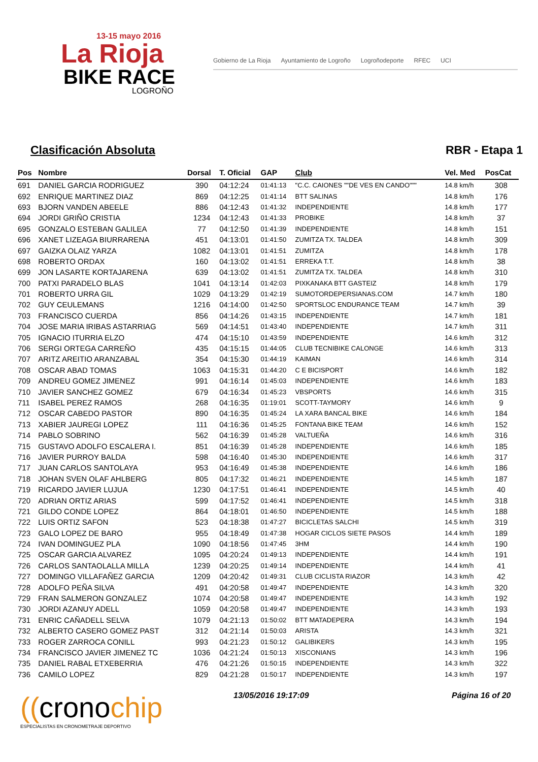13-15 mayo 2016
La Rioja
BIKE RACE
LOGROÑO
Gobierno de La Rioja Ayuntamiento de Logroño Logroñodeporte RFEC UCI
Clasificación Absoluta RBR - Etapa 1
| Pos | Nombre | Dorsal | T. Oficial | GAP | Club | Vel. Med | PosCat |
| --- | --- | --- | --- | --- | --- | --- | --- |
| 691 | DANIEL GARCIA RODRIGUEZ | 390 | 04:12:24 | 01:41:13 | "C.C. CAIONES ""DE VES EN CANDO""" | 14.8 km/h | 308 |
| 692 | ENRIQUE MARTINEZ DIAZ | 869 | 04:12:25 | 01:41:14 | BTT SALINAS | 14.8 km/h | 176 |
| 693 | BJORN VANDEN ABEELE | 886 | 04:12:43 | 01:41:32 | INDEPENDIENTE | 14.8 km/h | 177 |
| 694 | JORDI GRIÑO CRISTIA | 1234 | 04:12:43 | 01:41:33 | PROBIKE | 14.8 km/h | 37 |
| 695 | GONZALO ESTEBAN GALILEA | 77 | 04:12:50 | 01:41:39 | INDEPENDIENTE | 14.8 km/h | 151 |
| 696 | XANET LIZEAGA BIURRARENA | 451 | 04:13:01 | 01:41:50 | ZUMITZA TX. TALDEA | 14.8 km/h | 309 |
| 697 | GAIZKA OLAIZ YARZA | 1082 | 04:13:01 | 01:41:51 | ZUMITZA | 14.8 km/h | 178 |
| 698 | ROBERTO ORDAX | 160 | 04:13:02 | 01:41:51 | ERREKA T.T. | 14.8 km/h | 38 |
| 699 | JON LASARTE KORTAJARENA | 639 | 04:13:02 | 01:41:51 | ZUMITZA TX. TALDEA | 14.8 km/h | 310 |
| 700 | PATXI PARADELO BLAS | 1041 | 04:13:14 | 01:42:03 | PIXKANAKA BTT GASTEIZ | 14.8 km/h | 179 |
| 701 | ROBERTO URRA GIL | 1029 | 04:13:29 | 01:42:19 | SUMOTORDEPERSIANAS.COM | 14.7 km/h | 180 |
| 702 | GUY CEULEMANS | 1216 | 04:14:00 | 01:42:50 | SPORTSLOC ENDURANCE TEAM | 14.7 km/h | 39 |
| 703 | FRANCISCO CUERDA | 856 | 04:14:26 | 01:43:15 | INDEPENDIENTE | 14.7 km/h | 181 |
| 704 | JOSE MARIA IRIBAS ASTARRIAG | 569 | 04:14:51 | 01:43:40 | INDEPENDIENTE | 14.7 km/h | 311 |
| 705 | IGNACIO ITURRIA ELZO | 474 | 04:15:10 | 01:43:59 | INDEPENDIENTE | 14.6 km/h | 312 |
| 706 | SERGI ORTEGA CARREÑO | 435 | 04:15:15 | 01:44:05 | CLUB TECNIBIKE CALONGE | 14.6 km/h | 313 |
| 707 | ARITZ AREITIO ARANZABAL | 354 | 04:15:30 | 01:44:19 | KAIMAN | 14.6 km/h | 314 |
| 708 | OSCAR ABAD TOMAS | 1063 | 04:15:31 | 01:44:20 | C E BICISPORT | 14.6 km/h | 182 |
| 709 | ANDREU GOMEZ JIMENEZ | 991 | 04:16:14 | 01:45:03 | INDEPENDIENTE | 14.6 km/h | 183 |
| 710 | JAVIER SANCHEZ GOMEZ | 679 | 04:16:34 | 01:45:23 | VBSPORTS | 14.6 km/h | 315 |
| 711 | ISABEL PEREZ RAMOS | 268 | 04:16:35 | 01:19:01 | SCOTT-TAYMORY | 14.6 km/h | 9 |
| 712 | OSCAR CABEDO PASTOR | 890 | 04:16:35 | 01:45:24 | LA XARA BANCAL BIKE | 14.6 km/h | 184 |
| 713 | XABIER JAUREGI LOPEZ | 111 | 04:16:36 | 01:45:25 | FONTANA BIKE TEAM | 14.6 km/h | 152 |
| 714 | PABLO SOBRINO | 562 | 04:16:39 | 01:45:28 | VALTUEÑA | 14.6 km/h | 316 |
| 715 | GUSTAVO ADOLFO ESCALERA I. | 851 | 04:16:39 | 01:45:28 | INDEPENDIENTE | 14.6 km/h | 185 |
| 716 | JAVIER PURROY BALDA | 598 | 04:16:40 | 01:45:30 | INDEPENDIENTE | 14.6 km/h | 317 |
| 717 | JUAN CARLOS SANTOLAYA | 953 | 04:16:49 | 01:45:38 | INDEPENDIENTE | 14.6 km/h | 186 |
| 718 | JOHAN SVEN OLAF AHLBERG | 805 | 04:17:32 | 01:46:21 | INDEPENDIENTE | 14.5 km/h | 187 |
| 719 | RICARDO JAVIER LUJUA | 1230 | 04:17:51 | 01:46:41 | INDEPENDIENTE | 14.5 km/h | 40 |
| 720 | ADRIAN ORTIZ ARIAS | 599 | 04:17:52 | 01:46:41 | INDEPENDIENTE | 14.5 km/h | 318 |
| 721 | GILDO CONDE LOPEZ | 864 | 04:18:01 | 01:46:50 | INDEPENDIENTE | 14.5 km/h | 188 |
| 722 | LUIS ORTIZ SAFON | 523 | 04:18:38 | 01:47:27 | BICICLETAS SALCHI | 14.5 km/h | 319 |
| 723 | GALO LOPEZ DE BARO | 955 | 04:18:49 | 01:47:38 | HOGAR CICLOS SIETE PASOS | 14.4 km/h | 189 |
| 724 | IVAN DOMINGUEZ PLA | 1090 | 04:18:56 | 01:47:45 | 3HM | 14.4 km/h | 190 |
| 725 | OSCAR GARCIA ALVAREZ | 1095 | 04:20:24 | 01:49:13 | INDEPENDIENTE | 14.4 km/h | 191 |
| 726 | CARLOS SANTAOLALLA MILLA | 1239 | 04:20:25 | 01:49:14 | INDEPENDIENTE | 14.4 km/h | 41 |
| 727 | DOMINGO VILLAFAÑEZ GARCIA | 1209 | 04:20:42 | 01:49:31 | CLUB CICLISTA RIAZOR | 14.3 km/h | 42 |
| 728 | ADOLFO PEÑA SILVA | 491 | 04:20:58 | 01:49:47 | INDEPENDIENTE | 14.3 km/h | 320 |
| 729 | FRAN SALMERON GONZALEZ | 1074 | 04:20:58 | 01:49:47 | INDEPENDIENTE | 14.3 km/h | 192 |
| 730 | JORDI AZANUY ADELL | 1059 | 04:20:58 | 01:49:47 | INDEPENDIENTE | 14.3 km/h | 193 |
| 731 | ENRIC CAÑADELL SELVA | 1079 | 04:21:13 | 01:50:02 | BTT MATADEPERA | 14.3 km/h | 194 |
| 732 | ALBERTO CASERO GOMEZ PAST | 312 | 04:21:14 | 01:50:03 | ARISTA | 14.3 km/h | 321 |
| 733 | ROGER ZARROCA CONILL | 993 | 04:21:23 | 01:50:12 | GALIBIKERS | 14.3 km/h | 195 |
| 734 | FRANCISCO JAVIER JIMENEZ TC | 1036 | 04:21:24 | 01:50:13 | XISCONIANS | 14.3 km/h | 196 |
| 735 | DANIEL RABAL ETXEBERRIA | 476 | 04:21:26 | 01:50:15 | INDEPENDIENTE | 14.3 km/h | 322 |
| 736 | CAMILO LOPEZ | 829 | 04:21:28 | 01:50:17 | INDEPENDIENTE | 14.3 km/h | 197 |
((cronochip
ESPECIALISTAS EN CRONOMETRAJE DEPORTIVO
13/05/2016 19:17:09 Página 16 of 20